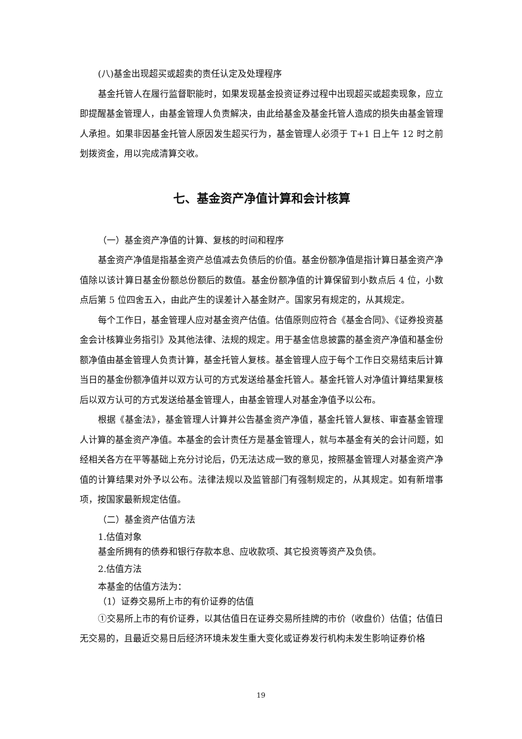(八)基金出现超买或超卖的责任认定及处理程序
基金托管人在履行监督职能时，如果发现基金投资证券过程中出现超买或超卖现象，应立即提醒基金管理人，由基金管理人负责解决，由此给基金及基金托管人造成的损失由基金管理人承担。如果非因基金托管人原因发生超买行为，基金管理人必须于 T+1 日上午 12 时之前划拨资金，用以完成清算交收。
七、基金资产净值计算和会计核算
（一）基金资产净值的计算、复核的时间和程序
基金资产净值是指基金资产总值减去负债后的价值。基金份额净值是指计算日基金资产净值除以该计算日基金份额总份额后的数值。基金份额净值的计算保留到小数点后 4 位，小数点后第 5 位四舍五入，由此产生的误差计入基金财产。国家另有规定的，从其规定。
每个工作日，基金管理人应对基金资产估值。估值原则应符合《基金合同》、《证券投资基金会计核算业务指引》及其他法律、法规的规定。用于基金信息披露的基金资产净值和基金份额净值由基金管理人负责计算，基金托管人复核。基金管理人应于每个工作日交易结束后计算当日的基金份额净值并以双方认可的方式发送给基金托管人。基金托管人对净值计算结果复核后以双方认可的方式发送给基金管理人，由基金管理人对基金净值予以公布。
根据《基金法》，基金管理人计算并公告基金资产净值，基金托管人复核、审查基金管理人计算的基金资产净值。本基金的会计责任方是基金管理人，就与本基金有关的会计问题，如经相关各方在平等基础上充分讨论后，仍无法达成一致的意见，按照基金管理人对基金资产净值的计算结果对外予以公布。法律法规以及监管部门有强制规定的，从其规定。如有新增事项，按国家最新规定估值。
（二）基金资产估值方法
1.估值对象
基金所拥有的债券和银行存款本息、应收款项、其它投资等资产及负债。
2.估值方法
本基金的估值方法为：
（1）证券交易所上市的有价证券的估值
①交易所上市的有价证券，以其估值日在证券交易所挂牌的市价（收盘价）估值；估值日无交易的，且最近交易日后经济环境未发生重大变化或证券发行机构未发生影响证券价格
19